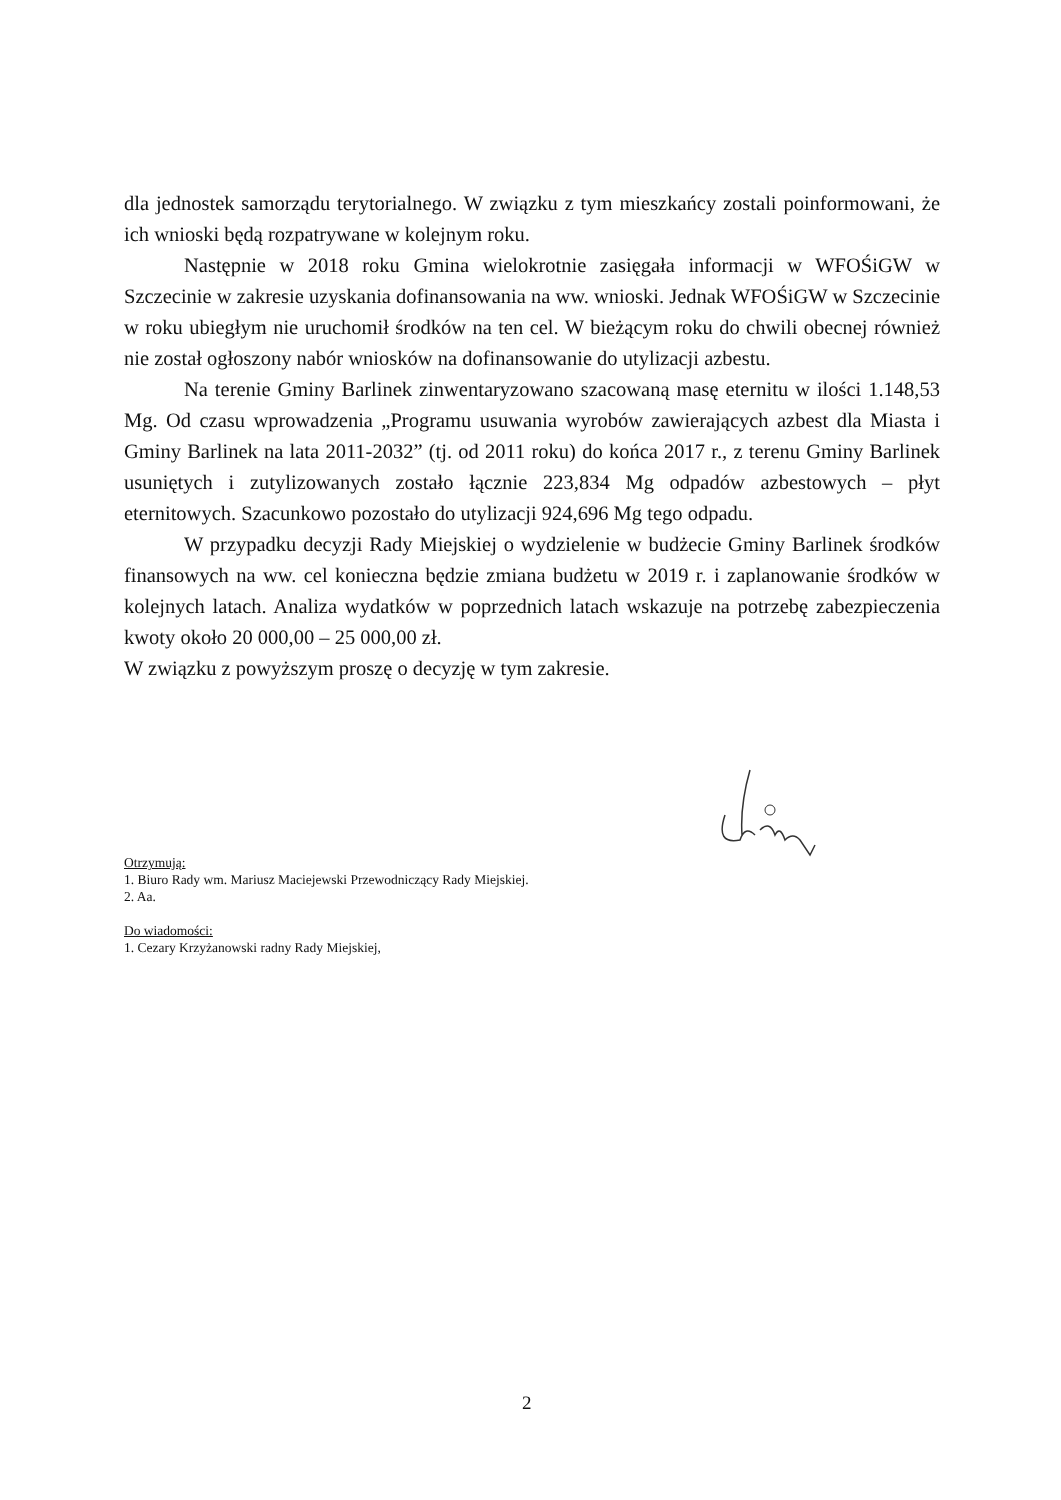dla jednostek samorządu terytorialnego. W związku z tym mieszkańcy zostali poinformowani, że ich wnioski będą rozpatrywane w kolejnym roku.
Następnie w 2018 roku Gmina wielokrotnie zasięgała informacji w WFOŚiGW w Szczecinie w zakresie uzyskania dofinansowania na ww. wnioski. Jednak WFOŚiGW w Szczecinie w roku ubiegłym nie uruchomił środków na ten cel. W bieżącym roku do chwili obecnej również nie został ogłoszony nabór wniosków na dofinansowanie do utylizacji azbestu.
Na terenie Gminy Barlinek zinwentaryzowano szacowaną masę eternitu w ilości 1.148,53 Mg. Od czasu wprowadzenia „Programu usuwania wyrobów zawierających azbest dla Miasta i Gminy Barlinek na lata 2011-2032” (tj. od 2011 roku) do końca 2017 r., z terenu Gminy Barlinek usuniętych i zutylizowanych zostało łącznie 223,834 Mg odpadów azbestowych – płyt eternitowych. Szacunkowo pozostało do utylizacji 924,696 Mg tego odpadu.
W przypadku decyzji Rady Miejskiej o wydzielenie w budżecie Gminy Barlinek środków finansowych na ww. cel konieczna będzie zmiana budżetu w 2019 r. i zaplanowanie środków w kolejnych latach. Analiza wydatków w poprzednich latach wskazuje na potrzebę zabezpieczenia kwoty około 20 000,00 – 25 000,00 zł.
W związku z powyższym proszę o decyzję w tym zakresie.
Otrzymują:
1. Biuro Rady wm. Mariusz Maciejewski Przewodniczący Rady Miejskiej.
2. Aa.
Do wiadomości:
1. Cezary Krzyżanowski radny Rady Miejskiej,
2